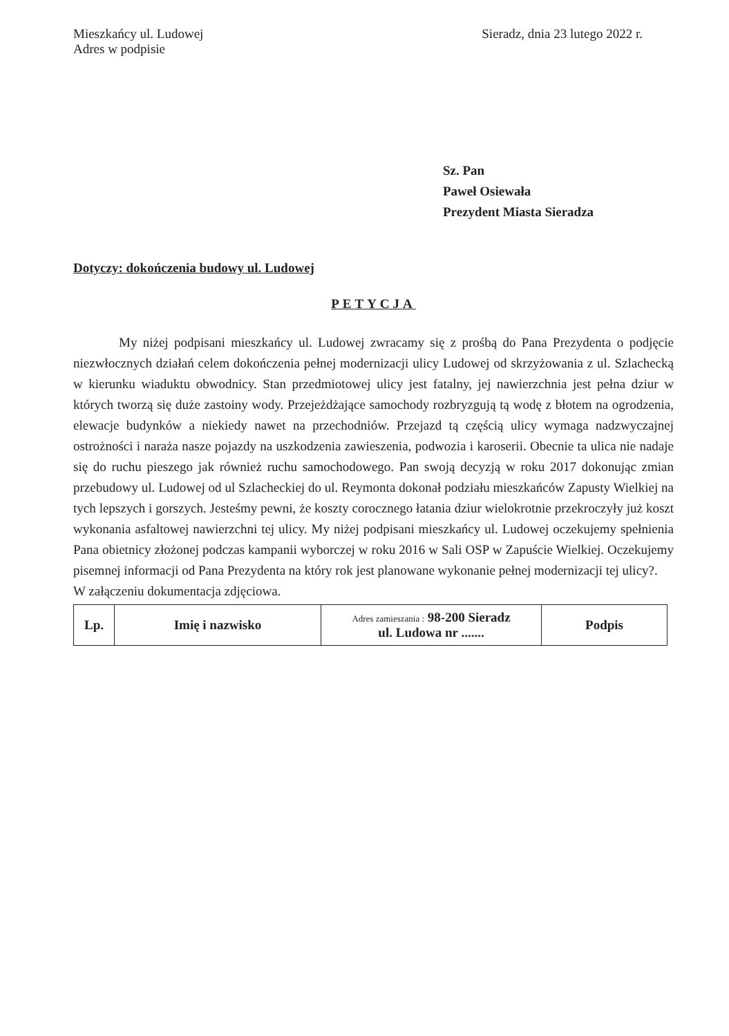Mieszkańcy ul. Ludowej
Adres w podpisie
Sieradz, dnia 23 lutego 2022 r.
Sz. Pan
Paweł Osiewała
Prezydent Miasta Sieradza
Dotyczy: dokończenia budowy ul. Ludowej
PETYCJA
My niżej podpisani mieszkańcy ul. Ludowej zwracamy się z prośbą do Pana Prezydenta o podjęcie niezwłocznych działań celem dokończenia pełnej modernizacji ulicy Ludowej od skrzyżowania z ul. Szlachecką w kierunku wiaduktu obwodnicy. Stan przedmiotowej ulicy jest fatalny, jej nawierzchnia jest pełna dziur w których tworzą się duże zastoiny wody. Przejeżdżające samochody rozbryzgują tą wodę z błotem na ogrodzenia, elewacje budynków a niekiedy nawet na przechodniów. Przejazd tą częścią ulicy wymaga nadzwyczajnej ostrożności i naraża nasze pojazdy na uszkodzenia zawieszenia, podwozia i karoserii. Obecnie ta ulica nie nadaje się do ruchu pieszego jak również ruchu samochodowego. Pan swoją decyzją w roku 2017 dokonując zmian przebudowy ul. Ludowej od ul Szlacheckiej do ul. Reymonta dokonał podziału mieszkańców Zapusty Wielkiej na tych lepszych i gorszych. Jesteśmy pewni, że koszty corocznego łatania dziur wielokrotnie przekroczyły już koszt wykonania asfaltowej nawierzchni tej ulicy. My niżej podpisani mieszkańcy ul. Ludowej oczekujemy spełnienia Pana obietnicy złożonej podczas kampanii wyborczej w roku 2016 w Sali OSP w Zapuście Wielkiej. Oczekujemy pisemnej informacji od Pana Prezydenta na który rok jest planowane wykonanie pełnej modernizacji tej ulicy?.
W załączeniu dokumentacja zdjęciowa.
| Lp. | Imię i nazwisko | Adres zamieszania : 98-200 Sieradz ul. Ludowa nr ....... | Podpis |